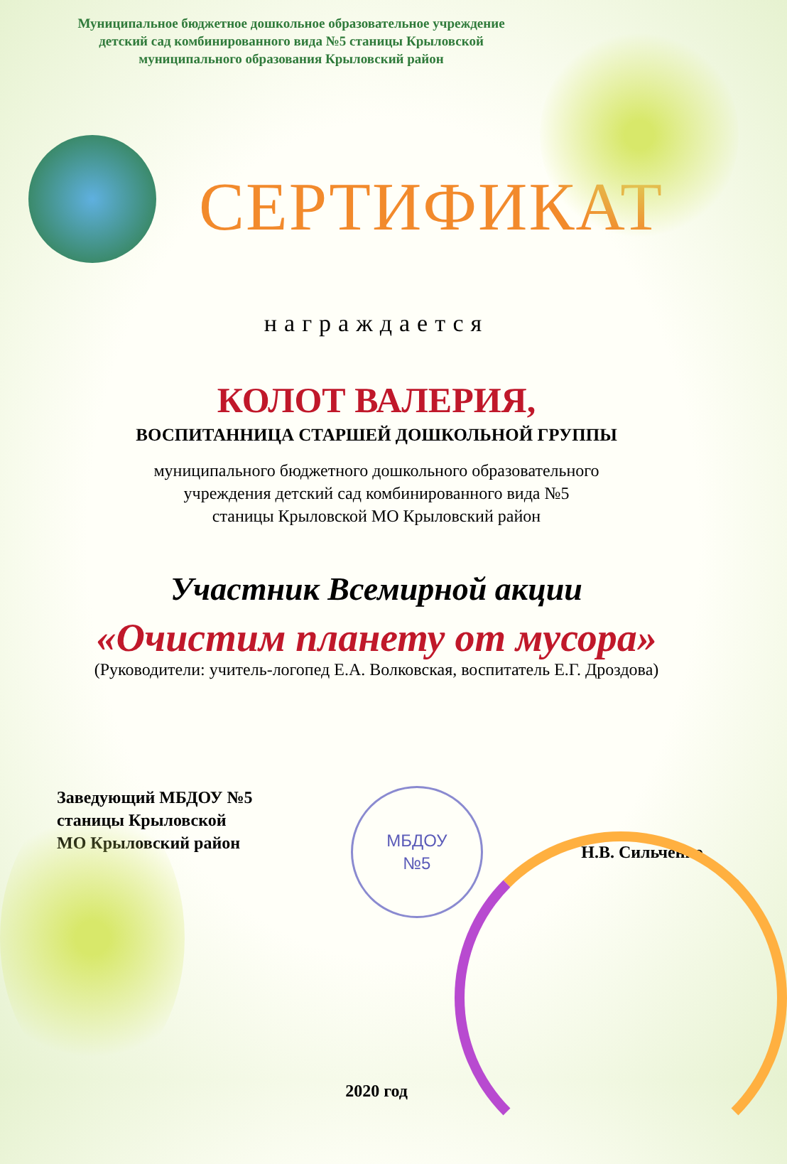Муниципальное бюджетное дошкольное образовательное учреждение
детский сад комбинированного вида №5 станицы Крыловской
муниципального образования Крыловский район
СЕРТИФИКАТ
награждается
КОЛОТ ВАЛЕРИЯ,
ВОСПИТАННИЦА СТАРШЕЙ ДОШКОЛЬНОЙ ГРУППЫ
муниципального бюджетного дошкольного образовательного
учреждения детский сад комбинированного вида №5
станицы Крыловской МО Крыловский район
Участник Всемирной акции
«Очистим планету от мусора»
(Руководители: учитель-логопед Е.А. Волковская, воспитатель Е.Г. Дроздова)
Заведующий МБДОУ №5
станицы Крыловской
МО Крыловский район
МБДОУ
№5
Н.В. Сильченко
2020 год